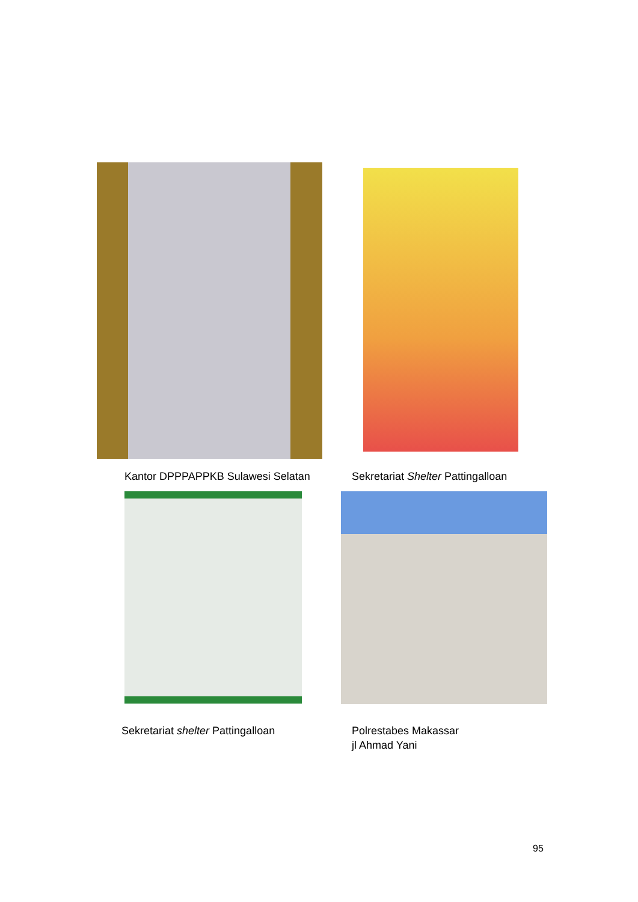Kantor DPPPAPPKB Sulawesi Selatan
Sekretariat Shelter Pattingalloan
Sekretariat shelter Pattingalloan
Polrestabes Makassar
jl Ahmad Yani
95